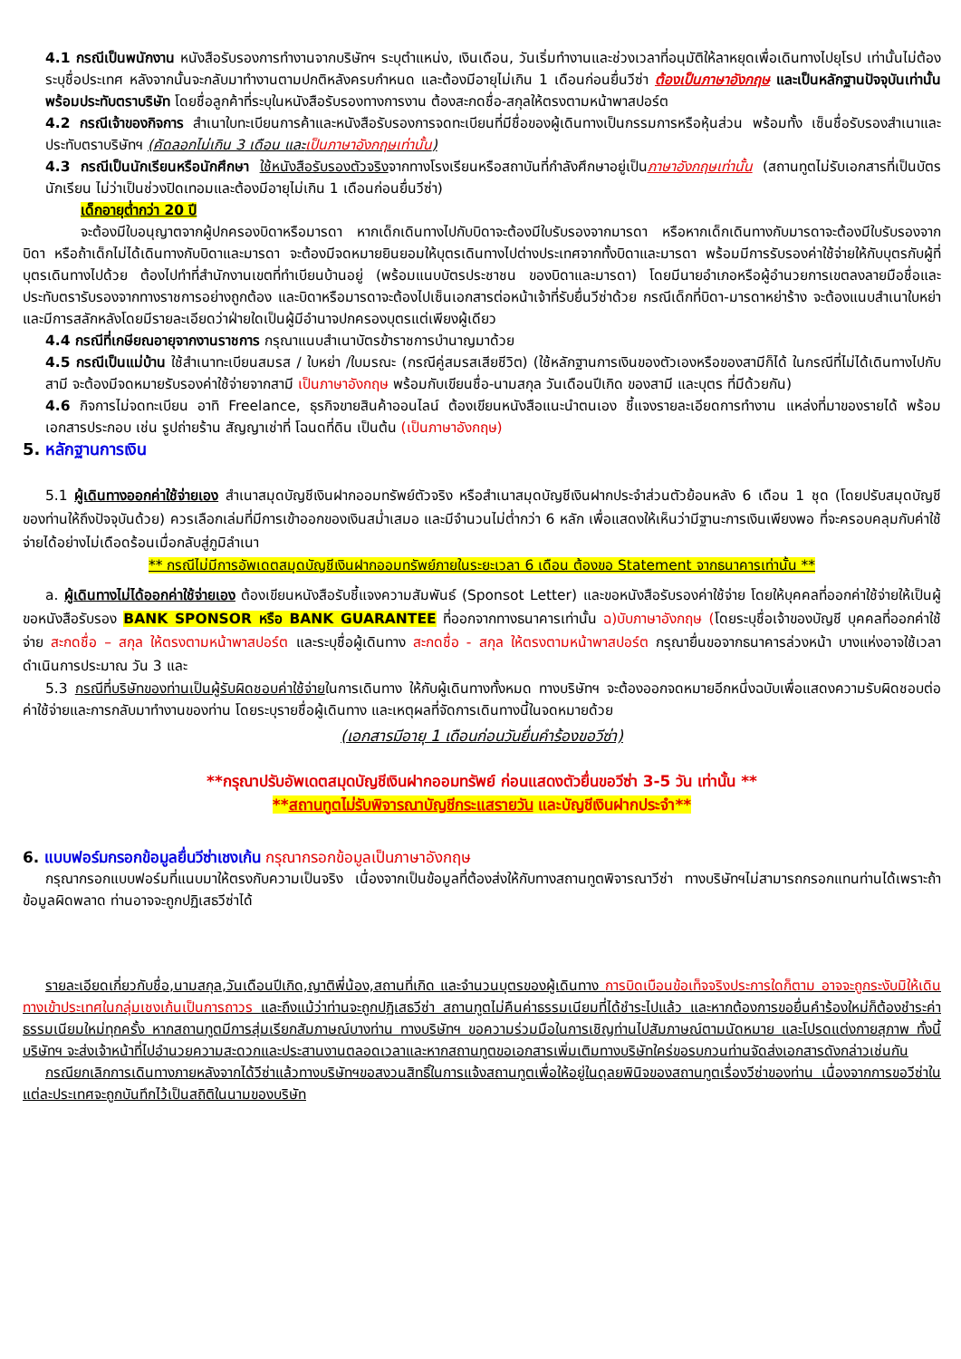4.1 กรณีเป็นพนักงาน หนังสือรับรองการทำงานจากบริษัทฯ ระบุตำแหน่ง, เงินเดือน, วันเริ่มทำงานและช่วงเวลาที่อนุมัติให้ลาหยุดเพื่อเดินทางไปยุโรป เท่านั้นไม่ต้องระบุชื่อประเทศ หลังจากนั้นจะกลับมาทำงานตามปกติหลังครบกำหนด และต้องมีอายุไม่เกิน 1 เดือนก่อนยื่นวีซ่า ต้องเป็นภาษาอังกฤษ และเป็นหลักฐานปัจจุบันเท่านั้น พร้อมประทับตราบริษัท โดยชื่อลูกค้าที่ระบุในหนังสือรับรองทางการงาน ต้องสะกดชื่อ-สกุลให้ตรงตามหน้าพาสปอร์ต
4.2 กรณีเจ้าของกิจการ สำเนาใบทะเบียนการค้าและหนังสือรับรองการจดทะเบียนที่มีชื่อของผู้เดินทางเป็นกรรมการหรือหุ้นส่วน พร้อมทั้ง เซ็นชื่อรับรองสำเนาและประทับตราบริษัทฯ (คัดลอกไม่เกิน 3 เดือน และเป็นภาษาอังกฤษเท่านั้น)
4.3 กรณีเป็นนักเรียนหรือนักศึกษา ใช้หนังสือรับรองตัวจริงจากทางโรงเรียนหรือสถาบันที่กำลังศึกษาอยู่เป็นภาษาอังกฤษเท่านั้น (สถานทูตไม่รับเอกสารที่เป็นบัตรนักเรียน ไม่ว่าเป็นช่วงปิดเทอมและต้องมีอายุไม่เกิน 1 เดือนก่อนยื่นวีซ่า)
เด็กอายุต่ำกว่า 20 ปี
จะต้องมีใบอนุญาตจากผู้ปกครองบิดาหรือมารดา หากเด็กเดินทางไปกับบิดาจะต้องมีใบรับรองจากมารดา หรือหากเด็กเดินทางกับมารดาจะต้องมีใบรับรองจากบิดา หรือถ้าเด็กไม่ได้เดินทางกับบิดาและมารดา จะต้องมีจดหมายยินยอมให้บุตรเดินทางไปต่างประเทศจากทั้งบิดาและมารดา พร้อมมีการรับรองค่าใช้จ่ายให้กับบุตรกับผู้ที่บุตรเดินทางไปด้วย ต้องไปทำที่สำนักงานเขตที่ทำเบียนบ้านอยู่ (พร้อมแนบบัตรประชาชน ของบิดาและมารดา) โดยมีนายอำเภอหรือผู้อำนวยการเขตลงลายมือชื่อและประทับตรารับรองจากทางราชการอย่างถูกต้อง และบิดาหรือมารดาจะต้องไปเซ็นเอกสารต่อหน้าเจ้าที่รับยื่นวีซ่าด้วย กรณีเด็กที่บิดา-มารดาหย่าร้าง จะต้องแนบสำเนาใบหย่า และมีการสลักหลังโดยมีรายละเอียดว่าฝ่ายใดเป็นผู้มีอำนาจปกครองบุตรแต่เพียงผู้เดียว
4.4 กรณีที่เกษียณอายุจากงานราชการ กรุณาแนบสำเนาบัตรข้าราชการบำนาญมาด้วย
4.5 กรณีเป็นแม่บ้าน ใช้สำเนาทะเบียนสมรส / ใบหย่า /ใบมรณะ (กรณีคู่สมรสเสียชีวิต) (ใช้หลักฐานการเงินของตัวเองหรือของสามีก็ได้ ในกรณีที่ไม่ได้เดินทางไปกับสามี จะต้องมีจดหมายรับรองค่าใช้จ่ายจากสามี เป็นภาษาอังกฤษ พร้อมกับเขียนชื่อ-นามสกุล วันเดือนปีเกิด ของสามี และบุตร ที่มีด้วยกัน)
4.6 กิจการไม่จดทะเบียน อาทิ Freelance, ธุรกิจขายสินค้าออนไลน์ ต้องเขียนหนังสือแนะนำตนเอง ชี้แจงรายละเอียดการทำงาน แหล่งที่มาของรายได้ พร้อมเอกสารประกอบ เช่น รูปถ่ายร้าน สัญญาเช่าที่ โฉนดที่ดิน เป็นต้น (เป็นภาษาอังกฤษ)
5. หลักฐานการเงิน
5.1 ผู้เดินทางออกค่าใช้จ่ายเอง สำเนาสมุดบัญชีเงินฝากออมทรัพย์ตัวจริง หรือสำเนาสมุดบัญชีเงินฝากประจำส่วนตัวย้อนหลัง 6 เดือน 1 ชุด (โดยปรับสมุดบัญชีของท่านให้ถึงปัจจุบันด้วย) ควรเลือกเล่มที่มีการเข้าออกของเงินสม่ำเสมอ และมีจำนวนไม่ต่ำกว่า 6 หลัก เพื่อแสดงให้เห็นว่ามีฐานะการเงินเพียงพอ ที่จะครอบคลุมกับค่าใช้จ่ายได้อย่างไม่เดือดร้อนเมื่อกลับสู่ภูมิลำเนา
** กรณีไม่มีการอัพเดตสมุดบัญชีเงินฝากออมทรัพย์ภายในระยะเวลา 6 เดือน ต้องขอ Statement จากธนาคารเท่านั้น **
a. ผู้เดินทางไม่ได้ออกค่าใช้จ่ายเอง ต้องเขียนหนังสือรับชี้แจงความสัมพันธ์ (Sponsot Letter) และขอหนังสือรับรองค่าใช้จ่าย โดยให้บุคคลที่ออกค่าใช้จ่ายให้เป็นผู้ขอหนังสือรับรอง BANK SPONSOR หรือ BANK GUARANTEE ที่ออกจากทางธนาคารเท่านั้น ฉ)บับภาษาอังกฤษ (โดยระบุชื่อเจ้าของบัญชี บุคคลที่ออกค่าใช้จ่าย สะกดชื่อ – สกุล ให้ตรงตามหน้าพาสปอร์ต และระบุชื่อผู้เดินทาง สะกดชื่อ - สกุล ให้ตรงตามหน้าพาสปอร์ต กรุณายื่นขอจากธนาคารล่วงหน้า บางแห่งอาจใช้เวลาดำเนินการประมาณ วัน 3 และ
5.3 กรณีที่บริษัทของท่านเป็นผู้รับผิดชอบค่าใช้จ่ายในการเดินทาง ให้กับผู้เดินทางทั้งหมด ทางบริษัทฯ จะต้องออกจดหมายอีกหนึ่งฉบับเพื่อแสดงความรับผิดชอบต่อค่าใช้จ่ายและการกลับมาทำงานของท่าน โดยระบุรายชื่อผู้เดินทาง และเหตุผลที่จัดการเดินทางนี้ในจดหมายด้วย
(เอกสารมีอายุ 1 เดือนก่อนวันยื่นคำร้องขอวีซ่า)
**กรุณาปรับอัพเดตสมุดบัญชีเงินฝากออมทรัพย์ ก่อนแสดงตัวยื่นขอวีซ่า 3-5 วัน เท่านั้น **
**สถานทูตไม่รับพิจารณาบัญชีกระแสรายวัน และบัญชีเงินฝากประจำ**
6. แบบฟอร์มกรอกข้อมูลยื่นวีซ่าเชงเก้น กรุณากรอกข้อมูลเป็นภาษาอังกฤษ
กรุณากรอกแบบฟอร์มที่แนบมาให้ตรงกับความเป็นจริง เนื่องจากเป็นข้อมูลที่ต้องส่งให้กับทางสถานทูตพิจารณาวีซ่า ทางบริษัทฯไม่สามารถกรอกแทนท่านได้เพราะถ้าข้อมูลผิดพลาด ท่านอาจจะถูกปฏิเสธวีซ่าได้
รายละเอียดเกี่ยวกับชื่อ,นามสกุล,วันเดือนปีเกิด,ญาติพี่น้อง,สถานที่เกิด และจำนวนบุตรของผู้เดินทาง การบิดเบือนข้อเท็จจริงประการใดก็ตาม อาจจะถูกระงับมิให้เดินทางเข้าประเทศในกลุ่มเชงเก้นเป็นการถาวร และถึงแม้ว่าท่านจะถูกปฏิเสธวีซ่า สถานทูตไม่คืนค่าธรรมเนียมที่ได้ชำระไปแล้ว และหากต้องการขอยื่นคำร้องใหม่ก็ต้องชำระค่าธรรมเนียมใหม่ทุกครั้ง หากสถานทูตมีการสุ่มเรียกสัมภาษณ์บางท่าน ทางบริษัทฯ ขอความร่วมมือในการเชิญท่านไปสัมภาษณ์ตามนัดหมาย และโปรดแต่งกายสุภาพ ทั้งนี้บริษัทฯ จะส่งเจ้าหน้าที่ไปอำนวยความสะดวกและประสานงานตลอดเวลาและหากสถานทูตขอเอกสารเพิ่มเติมทางบริษัทใคร่ขอรบกวนท่านจัดส่งเอกสารดังกล่าวเช่นกัน
กรณียกเลิกการเดินทางภายหลังจากได้วีซ่าแล้วทางบริษัทฯขอสงวนสิทธิ์ในการแจ้งสถานทูตเพื่อให้อยู่ในดุลยพินิจของสถานทูตเรื่องวีซ่าของท่าน เนื่องจากการขอวีซ่าในแต่ละประเทศจะถูกบันทึกไว้เป็นสถิติในนามของบริษัท